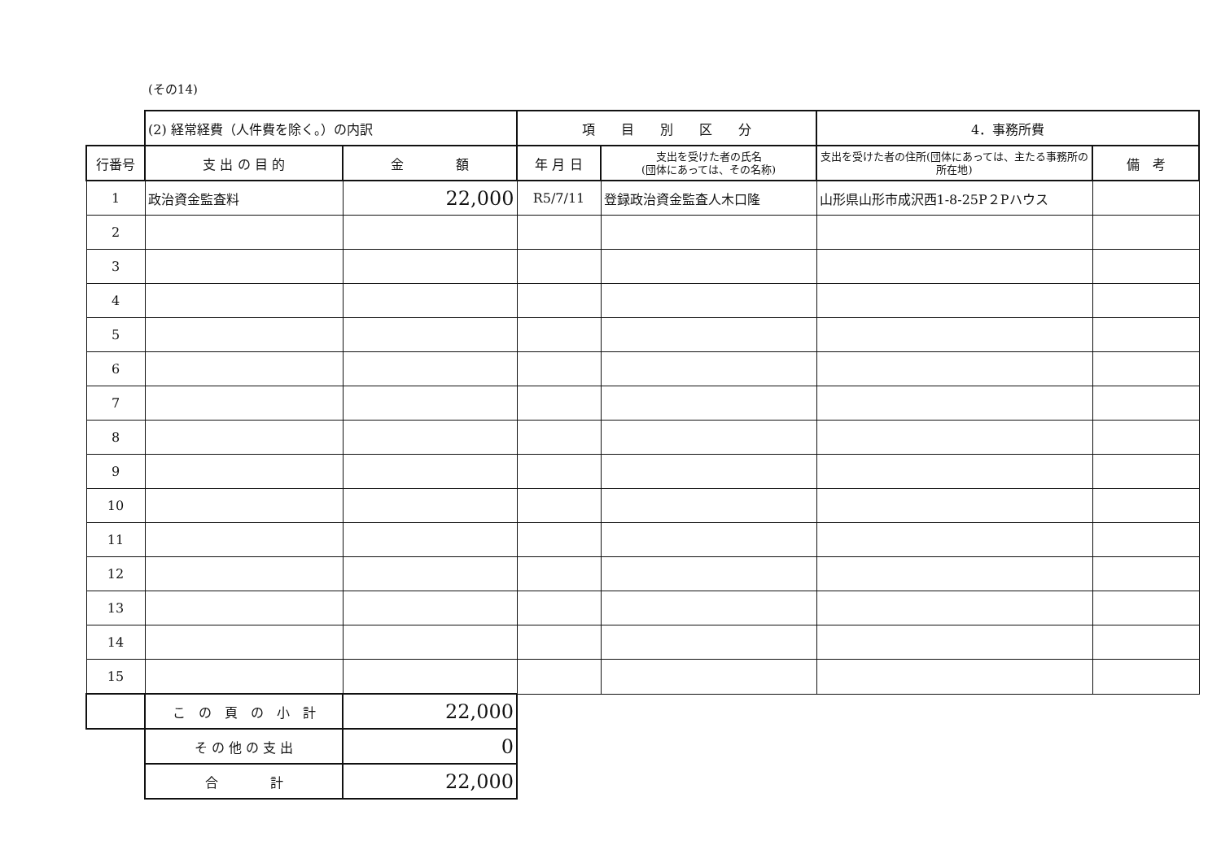(その14)
| | (2) 経常経費（人件費を除く。）の内訳 | | 項 目 別 区 分 | | 4．事務所費 | |
| 行番号 | 支 出 の 目 的 | 金 額 | 年 月 日 | 支出を受けた者の氏名 (団体にあっては、その名称) | 支出を受けた者の住所(団体にあっては、主たる事務所の所在地) | 備 考 |
| 1 | 政治資金監査料 | 22,000 | R5/7/11 | 登録政治資金監査人木口隆 | 山形県山形市成沢西1-8-25P２Pハウス | |
| 2 | | | | | | |
| 3 | | | | | | |
| 4 | | | | | | |
| 5 | | | | | | |
| 6 | | | | | | |
| 7 | | | | | | |
| 8 | | | | | | |
| 9 | | | | | | |
| 10 | | | | | | |
| 11 | | | | | | |
| 12 | | | | | | |
| 13 | | | | | | |
| 14 | | | | | | |
| 15 | | | | | | |
| | こ の 頁 の 小 計 | 22,000 | | | | |
| | そ の 他 の 支 出 | 0 | | | | |
| | 合 計 | 22,000 | | | | |